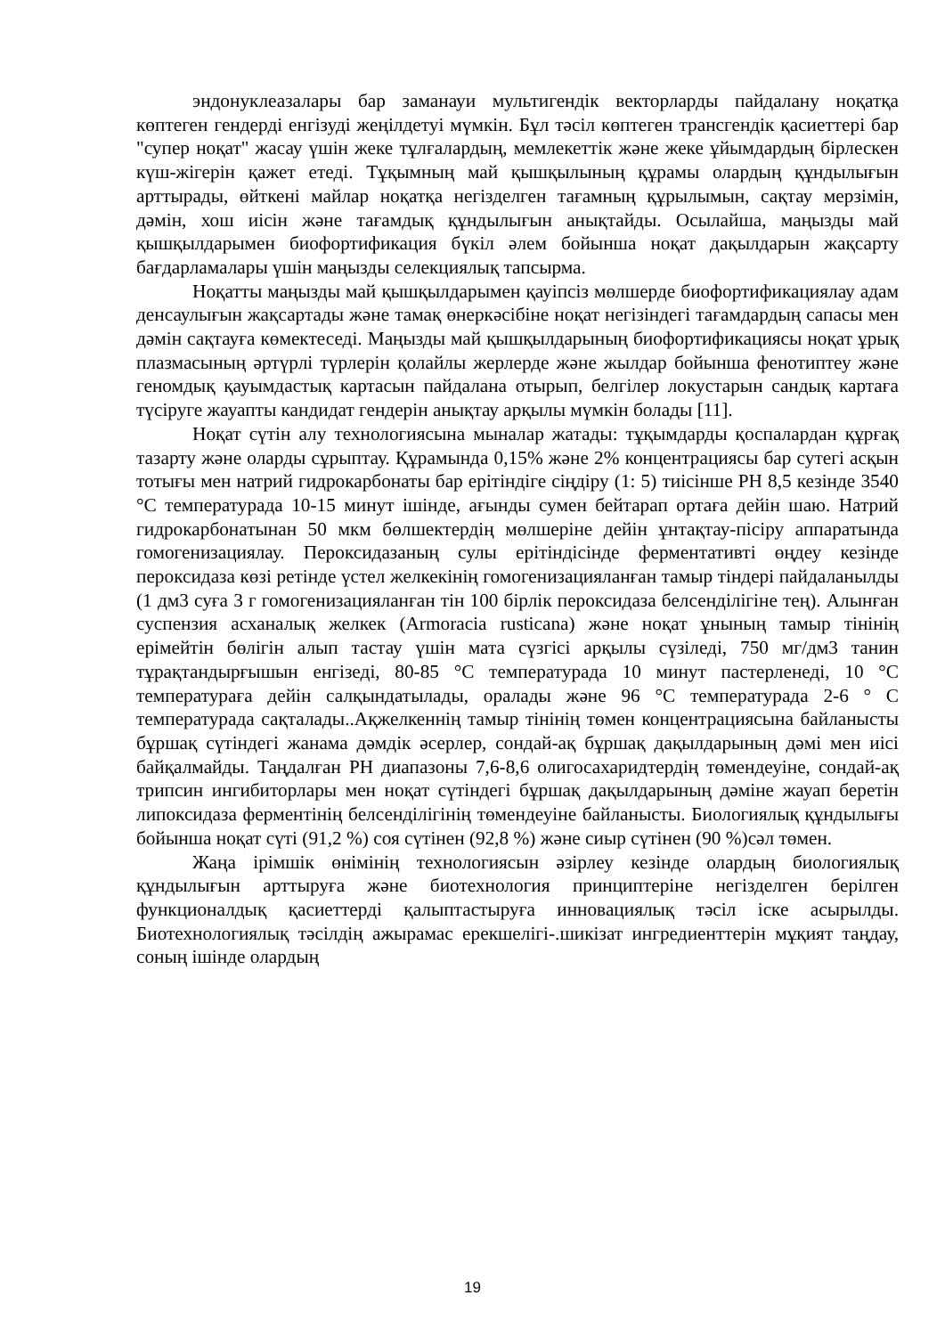эндонуклеазалары бар заманауи мультигендік векторларды пайдалану ноқатқа көптеген гендерді енгізуді жеңілдетуі мүмкін. Бұл тәсіл көптеген трансгендік қасиеттері бар "супер ноқат" жасау үшін жеке тұлғалардың, мемлекеттік және жеке ұйымдардың бірлескен күш-жігерін қажет етеді. Тұқымның май қышқылының құрамы олардың құндылығын арттырады, өйткені майлар ноқатқа негізделген тағамның құрылымын, сақтау мерзімін, дәмін, хош иісін және тағамдық құндылығын анықтайды. Осылайша, маңызды май қышқылдарымен биофортификация бүкіл әлем бойынша ноқат дақылдарын жақсарту бағдарламалары үшін маңызды селекциялық тапсырма.
Ноқатты маңызды май қышқылдарымен қауіпсіз мөлшерде биофортификациялау адам денсаулығын жақсартады және тамақ өнеркәсібіне ноқат негізіндегі тағамдардың сапасы мен дәмін сақтауға көмектеседі. Маңызды май қышқылдарының биофортификациясы ноқат ұрық плазмасының әртүрлі түрлерін қолайлы жерлерде және жылдар бойынша фенотиптеу және геномдық қауымдастық картасын пайдалана отырып, белгілер локустарын сандық картаға түсіруге жауапты кандидат гендерін анықтау арқылы мүмкін болады [11].
Ноқат сүтін алу технологиясына мыналар жатады: тұқымдарды қоспалардан құрғақ тазарту және оларды сұрыптау. Құрамында 0,15% және 2% концентрациясы бар сутегі асқын тотығы мен натрий гидрокарбонаты бар ерітіндіге сіңдіру (1: 5) тиісінше PH 8,5 кезінде 3540 °C температурада 10-15 минут ішінде, ағынды сумен бейтарап ортаға дейін шаю. Натрий гидрокарбонатынан 50 мкм бөлшектердің мөлшеріне дейін ұнтақтау-пісіру аппаратында гомогенизациялау. Пероксидазаның сулы ерітіндісінде ферментативті өңдеу кезінде пероксидаза көзі ретінде үстел желкекінің гомогенизацияланған тамыр тіндері пайдаланылды (1 дм3 суға 3 г гомогенизацияланған тін 100 бірлік пероксидаза белсенділігіне тең). Алынған суспензия асханалық желкек (Armoracia rusticana) және ноқат ұнының тамыр тінінің ерімейтін бөлігін алып тастау үшін мата сүзгісі арқылы сүзіледі, 750 мг/дм3 танин тұрақтандырғышын енгізеді, 80-85 °C температурада 10 минут пастерленеді, 10 °C температураға дейін салқындатылады, оралады және 96 °C температурада 2-6 ° C температурада сақталады..Ақжелкеннің тамыр тінінің төмен концентрациясына байланысты бұршақ сүтіндегі жанама дәмдік әсерлер, сондай-ақ бұршақ дақылдарының дәмі мен иісі байқалмайды. Таңдалған PH диапазоны 7,6-8,6 олигосахаридтердің төмендеуіне, сондай-ақ трипсин ингибиторлары мен ноқат сүтіндегі бұршақ дақылдарының дәміне жауап беретін липоксидаза ферментінің белсенділігінің төмендеуіне байланысты. Биологиялық құндылығы бойынша ноқат сүті (91,2 %) соя сүтінен (92,8 %) және сиыр сүтінен (90 %)сәл төмен.
Жаңа ірімшік өнімінің технологиясын әзірлеу кезінде олардың биологиялық құндылығын арттыруға және биотехнология принциптеріне негізделген берілген функционалдық қасиеттерді қалыптастыруға инновациялық тәсіл іске асырылды. Биотехнологиялық тәсілдің ажырамас ерекшелігі-.шикізат ингредиенттерін мұқият таңдау, соның ішінде олардың
19